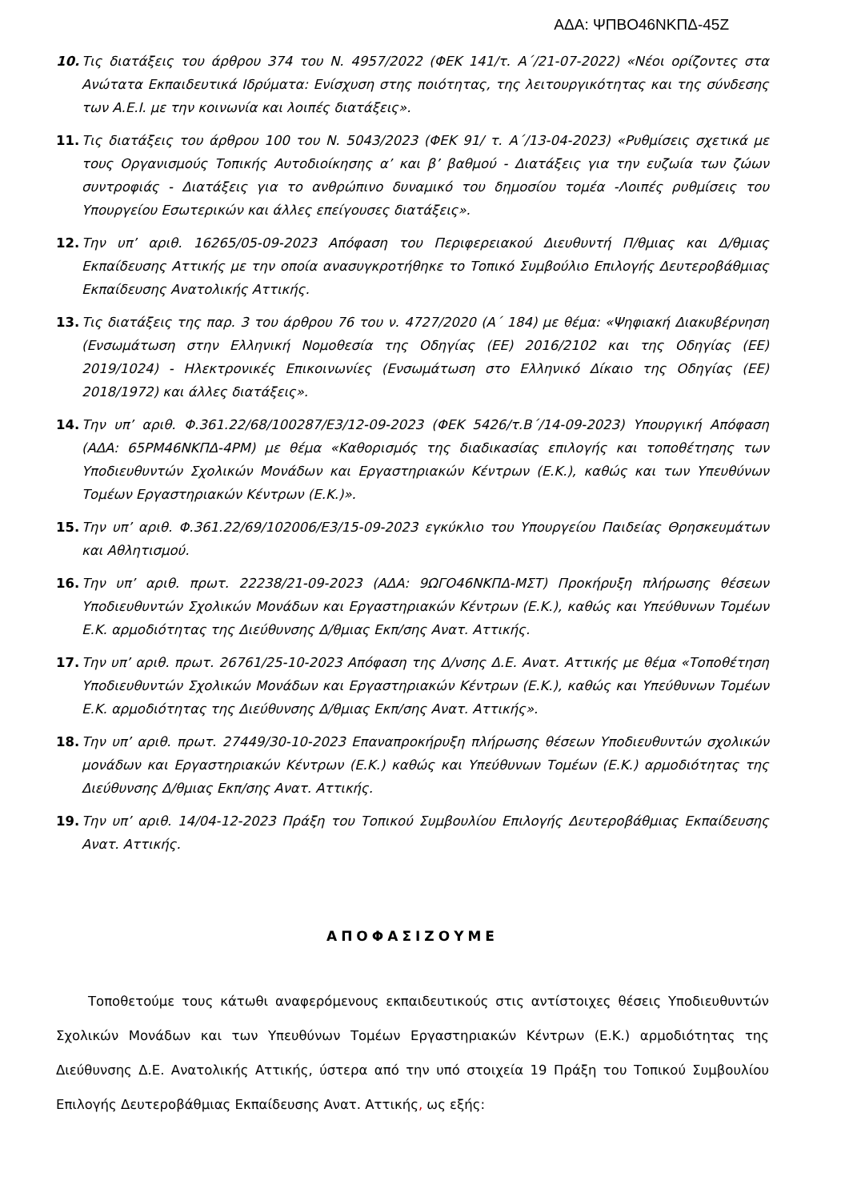ΑΔΑ: ΨΠΒΟ46ΝΚΠΔ-45Ζ
10. Τις διατάξεις του άρθρου 374 του Ν. 4957/2022 (ΦΕΚ 141/τ. Α΄/21-07-2022) «Νέοι ορίζοντες στα Ανώτατα Εκπαιδευτικά Ιδρύματα: Ενίσχυση στης ποιότητας, της λειτουργικότητας και της σύνδεσης των Α.Ε.Ι. με την κοινωνία και λοιπές διατάξεις».
11. Τις διατάξεις του άρθρου 100 του Ν. 5043/2023 (ΦΕΚ 91/ τ. Α΄/13-04-2023) «Ρυθμίσεις σχετικά με τους Οργανισμούς Τοπικής Αυτοδιοίκησης α’ και β’ βαθμού - Διατάξεις για την ευζωία των ζώων συντροφιάς - Διατάξεις για το ανθρώπινο δυναμικό του δημοσίου τομέα -Λοιπές ρυθμίσεις του Υπουργείου Εσωτερικών και άλλες επείγουσες διατάξεις».
12. Την υπ’ αριθ. 16265/05-09-2023 Απόφαση του Περιφερειακού Διευθυντή Π/θμιας και Δ/θμιας Εκπαίδευσης Αττικής με την οποία ανασυγκροτήθηκε το Τοπικό Συμβούλιο Επιλογής Δευτεροβάθμιας Εκπαίδευσης Ανατολικής Αττικής.
13. Τις διατάξεις της παρ. 3 του άρθρου 76 του ν. 4727/2020 (Α΄ 184) με θέμα: «Ψηφιακή Διακυβέρνηση (Ενσωμάτωση στην Ελληνική Νομοθεσία της Οδηγίας (ΕΕ) 2016/2102 και της Οδηγίας (ΕΕ) 2019/1024) - Ηλεκτρονικές Επικοινωνίες (Ενσωμάτωση στο Ελληνικό Δίκαιο της Οδηγίας (ΕΕ) 2018/1972) και άλλες διατάξεις».
14. Την υπ’ αριθ. Φ.361.22/68/100287/Ε3/12-09-2023 (ΦΕΚ 5426/τ.Β΄/14-09-2023) Υπουργική Απόφαση (ΑΔΑ: 65ΡΜ46ΝΚΠΔ-4ΡΜ) με θέμα «Καθορισμός της διαδικασίας επιλογής και τοποθέτησης των Υποδιευθυντών Σχολικών Μονάδων και Εργαστηριακών Κέντρων (Ε.Κ.), καθώς και των Υπευθύνων Τομέων Εργαστηριακών Κέντρων (Ε.Κ.)».
15. Την υπ’ αριθ. Φ.361.22/69/102006/Ε3/15-09-2023 εγκύκλιο του Υπουργείου Παιδείας Θρησκευμάτων και Αθλητισμού.
16. Την υπ’ αριθ. πρωτ. 22238/21-09-2023 (ΑΔΑ: 9ΩΓΟ46ΝΚΠΔ-ΜΣΤ) Προκήρυξη πλήρωσης θέσεων Υποδιευθυντών Σχολικών Μονάδων και Εργαστηριακών Κέντρων (Ε.Κ.), καθώς και Υπεύθυνων Τομέων Ε.Κ. αρμοδιότητας της Διεύθυνσης Δ/θμιας Εκπ/σης Ανατ. Αττικής.
17. Την υπ’ αριθ. πρωτ. 26761/25-10-2023 Απόφαση της Δ/νσης Δ.Ε. Ανατ. Αττικής με θέμα «Τοποθέτηση Υποδιευθυντών Σχολικών Μονάδων και Εργαστηριακών Κέντρων (Ε.Κ.), καθώς και Υπεύθυνων Τομέων Ε.Κ. αρμοδιότητας της Διεύθυνσης Δ/θμιας Εκπ/σης Ανατ. Αττικής».
18. Την υπ’ αριθ. πρωτ. 27449/30-10-2023 Επαναπροκήρυξη πλήρωσης θέσεων Υποδιευθυντών σχολικών μονάδων και Εργαστηριακών Κέντρων (Ε.Κ.) καθώς και Υπεύθυνων Τομέων (Ε.Κ.) αρμοδιότητας της Διεύθυνσης Δ/θμιας Εκπ/σης Ανατ. Αττικής.
19. Την υπ’ αριθ. 14/04-12-2023 Πράξη του Τοπικού Συμβουλίου Επιλογής Δευτεροβάθμιας Εκπαίδευσης Ανατ. Αττικής.
ΑΠΟΦΑΣΙΖΟΥΜΕ
Τοποθετούμε τους κάτωθι αναφερόμενους εκπαιδευτικούς στις αντίστοιχες θέσεις Υποδιευθυντών Σχολικών Μονάδων και των Υπευθύνων Τομέων Εργαστηριακών Κέντρων (Ε.Κ.) αρμοδιότητας της Διεύθυνσης Δ.Ε. Ανατολικής Αττικής, ύστερα από την υπό στοιχεία 19 Πράξη του Τοπικού Συμβουλίου Επιλογής Δευτεροβάθμιας Εκπαίδευσης Ανατ. Αττικής, ως εξής: